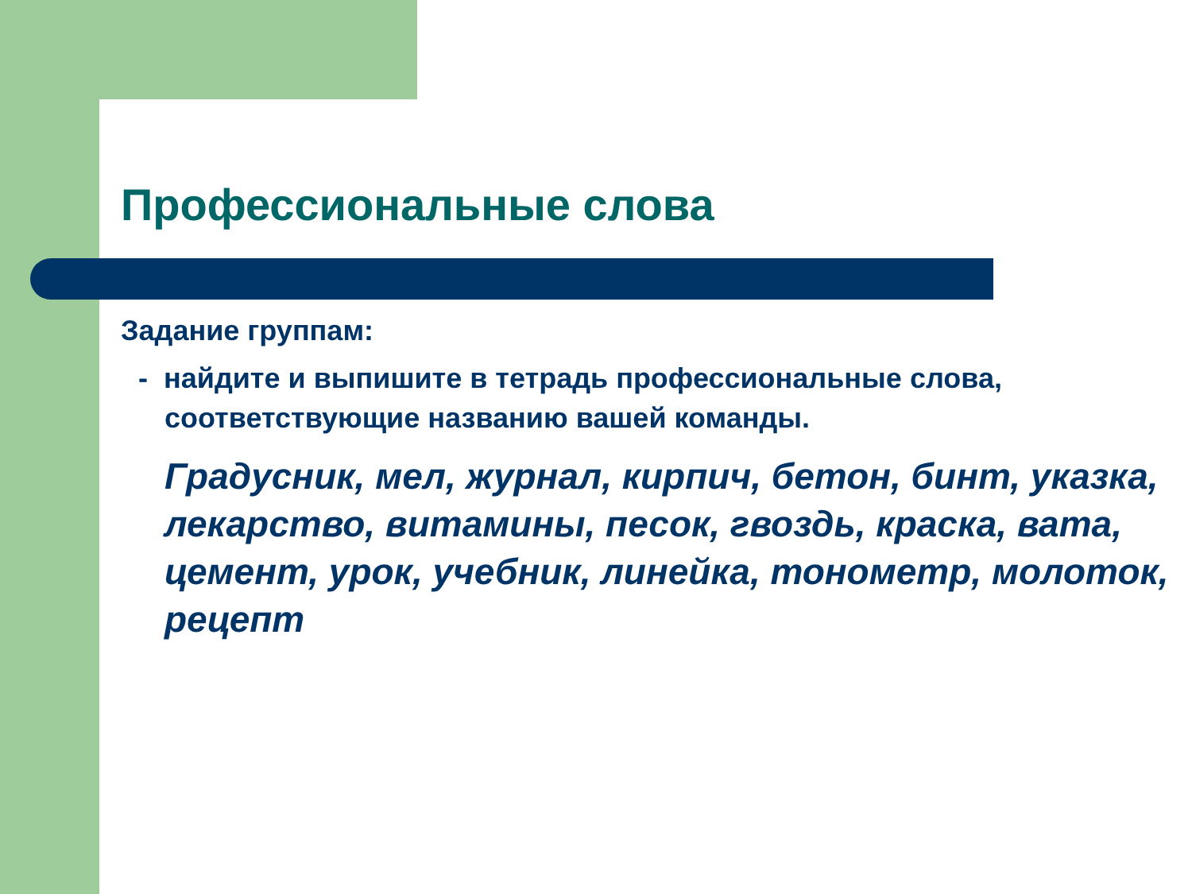Профессиональные слова
Задание группам:
- найдите и выпишите в тетрадь профессиональные слова, соответствующие названию вашей команды.
Градусник, мел, журнал, кирпич, бетон, бинт, указка, лекарство, витамины, песок, гвоздь, краска, вата, цемент, урок, учебник, линейка, тонометр, молоток, рецепт